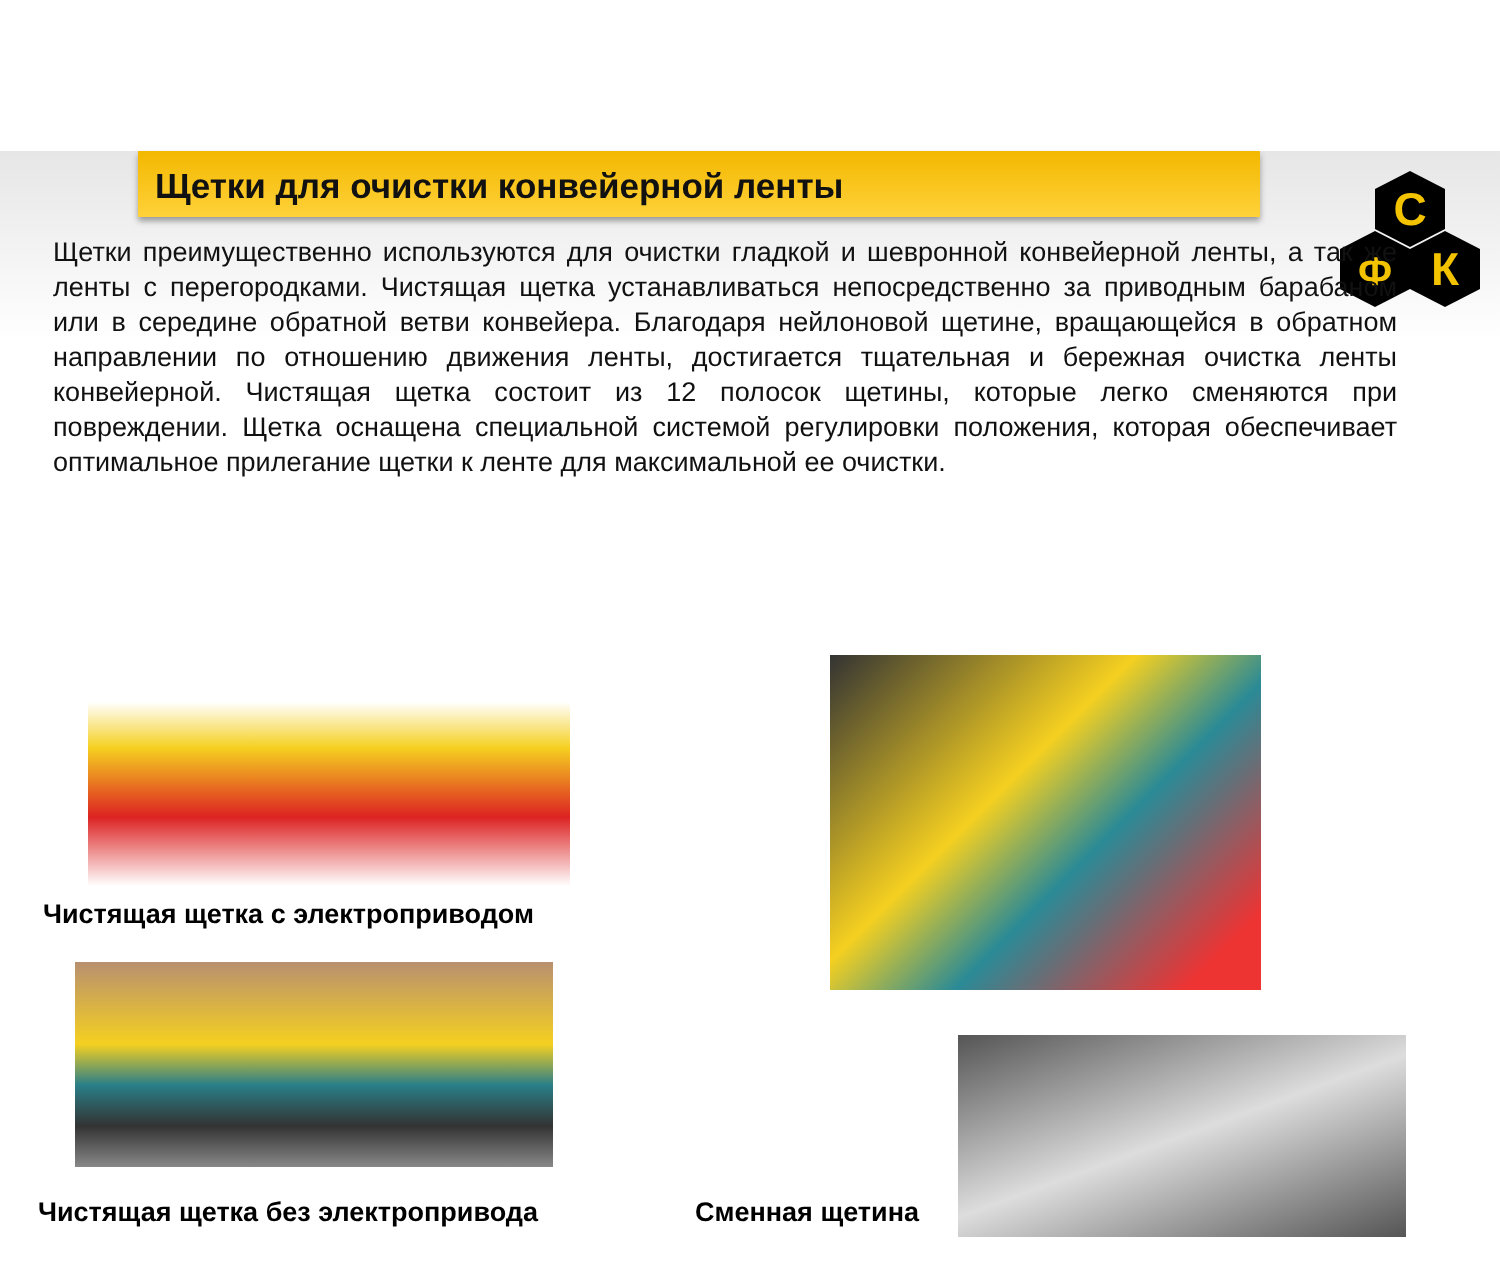С
Ф
К
Щетки для очистки конвейерной ленты
Щетки преимущественно используются для очистки гладкой и шевронной конвейерной ленты, а так же ленты с перегородками. Чистящая щетка устанавливаться непосредственно за приводным барабаном или в середине обратной ветви конвейера. Благодаря нейлоновой щетине, вращающейся в обратном направлении по отношению движения ленты, достигается тщательная и бережная очистка ленты конвейерной. Чистящая щетка состоит из 12 полосок щетины, которые легко сменяются при повреждении. Щетка оснащена специальной системой регулировки положения, которая обеспечивает оптимальное прилегание щетки к ленте для максимальной ее очистки.
Чистящая щетка с электроприводом
Чистящая щетка без электропривода
Сменная щетина